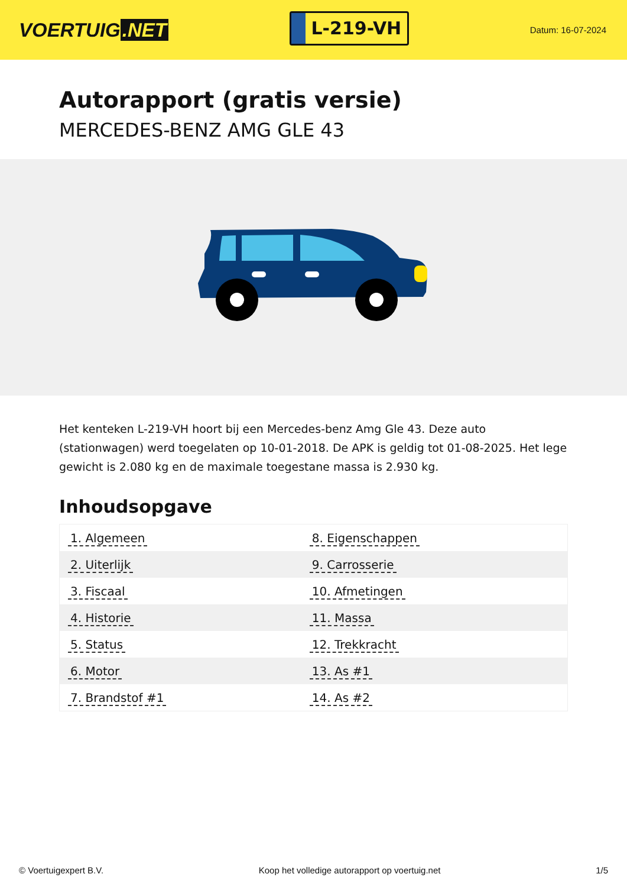VOERTUIG.NET
L-219-VH
Datum: 16-07-2024
Autorapport (gratis versie)
MERCEDES-BENZ AMG GLE 43
Het kenteken L-219-VH hoort bij een Mercedes-benz Amg Gle 43. Deze auto (stationwagen) werd toegelaten op 10-01-2018. De APK is geldig tot 01-08-2025. Het lege gewicht is 2.080 kg en de maximale toegestane massa is 2.930 kg.
Inhoudsopgave
| 1. Algemeen | 8. Eigenschappen |
| 2. Uiterlijk | 9. Carrosserie |
| 3. Fiscaal | 10. Afmetingen |
| 4. Historie | 11. Massa |
| 5. Status | 12. Trekkracht |
| 6. Motor | 13. As #1 |
| 7. Brandstof #1 | 14. As #2 |
© Voertuigexpert B.V. Koop het volledige autorapport op voertuig.net 1/5